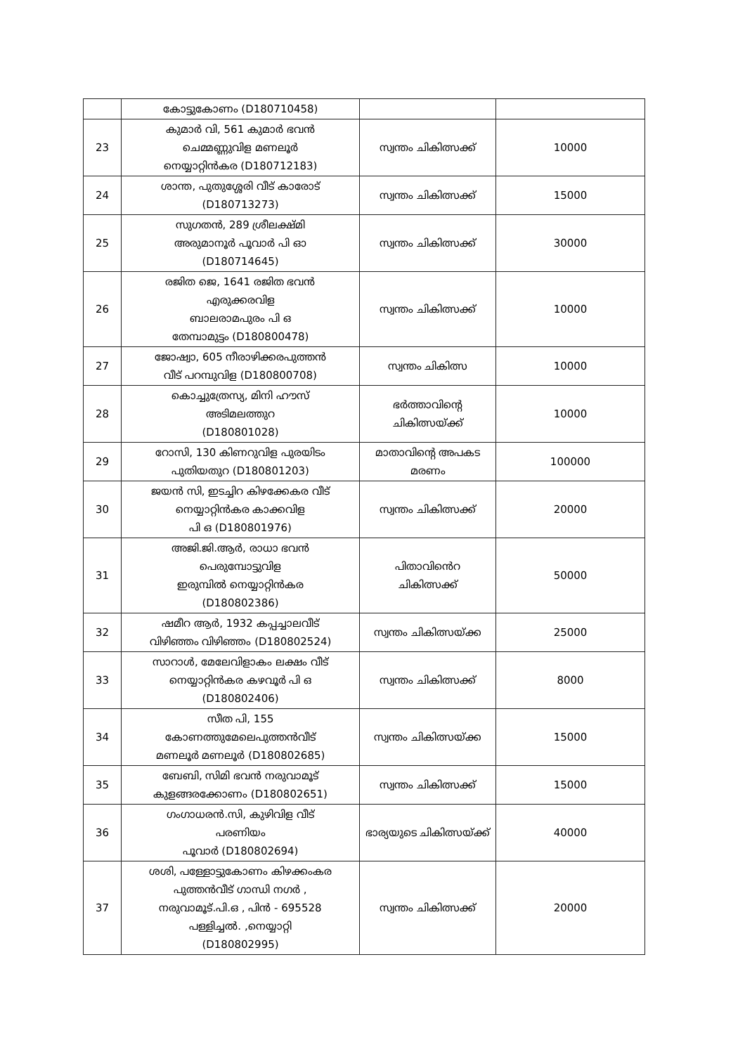| | കോട്ടുകോണം (D180710458) | | |
| 23 | കുമാർ വി, 561 കുമാർ ഭവൻ ചെമ്മണ്ണുവിള മണലൂർ നെയ്യാറ്റിൻകര (D180712183) | സ്വന്തം ചികിത്സക്ക് | 10000 |
| 24 | ശാന്ത, പുതുശ്ശേരി വീട് കാരോട് (D180713273) | സ്വന്തം ചികിത്സക്ക് | 15000 |
| 25 | സുഗതൻ, 289 ശ്രീലക്ഷ്മി അരുമാനൂർ പൂവാർ പി ഓ (D180714645) | സ്വന്തം ചികിത്സക്ക് | 30000 |
| 26 | രജിത ജെ, 1641 രജിത ഭവൻ എരുക്കരവിള ബാലരാമപുരം പി ഒ തേമ്പാമുട്ടം (D180800478) | സ്വന്തം ചികിത്സക്ക് | 10000 |
| 27 | ജോഷ്വാ, 605 നീരാഴിക്കരപുത്തൻ വീട് പറമ്പുവിള (D180800708) | സ്വന്തം ചികിത്സ | 10000 |
| 28 | കൊച്ചുത്രേസ്യ, മിനി ഹൗസ് അടിമലത്തുറ (D180801028) | ഭർത്താവിന്റെ ചികിത്സയ്ക്ക് | 10000 |
| 29 | റോസി, 130 കിണറുവിള പുരയിടം പുതിയതുറ (D180801203) | മാതാവിന്റെ അപകട മരണം | 100000 |
| 30 | ജയൻ സി, ഇടച്ചിറ കിഴക്കേകര വീട് നെയ്യാറ്റിൻകര കാക്കവിള പി ഒ (D180801976) | സ്വന്തം ചികിത്സക്ക് | 20000 |
| 31 | അജി.ജി.ആർ, രാധാ ഭവൻ പെരുമ്പോട്ടുവിള ഇരുമ്പിൽ നെയ്യാറ്റിൻകര (D180802386) | പിതാവിൻെറ ചികിത്സക്ക് | 50000 |
| 32 | ഷമീറ ആർ, 1932 കപ്പച്ചാലവീട് വിഴിഞ്ഞം വിഴിഞ്ഞം (D180802524) | സ്വന്തം ചികിത്സയ്ക്ക | 25000 |
| 33 | സാറാൾ, മേലേവിളാകം ലക്ഷം വീട് നെയ്യാറ്റിൻകര കഴവൂർ പി ഒ (D180802406) | സ്വന്തം ചികിത്സക്ക് | 8000 |
| 34 | സീത പി, 155 കോണത്തുമേലെപുത്തൻവീട് മണലൂർ മണലൂർ (D180802685) | സ്വന്തം ചികിത്സയ്ക്ക | 15000 |
| 35 | ബേബി, സിമി ഭവൻ നരുവാമൂട് കുളങ്ങരക്കോണം (D180802651) | സ്വന്തം ചികിത്സക്ക് | 15000 |
| 36 | ഗംഗാധരൻ.സി, കുഴിവിള വീട് പരണിയം പൂവാർ (D180802694) | ഭാര്യയുടെ ചികിത്സയ്ക്ക് | 40000 |
| 37 | ശശി, പള്ളോട്ടുകോണം കിഴക്കംകര പുത്തൻവീട് ഗാന്ധി നഗർ , നരുവാമൂട്.പി.ഒ , പിൻ - 695528 പള്ളിച്ചൽ. ,നെയ്യാറ്റി (D180802995) | സ്വന്തം ചികിത്സക്ക് | 20000 |